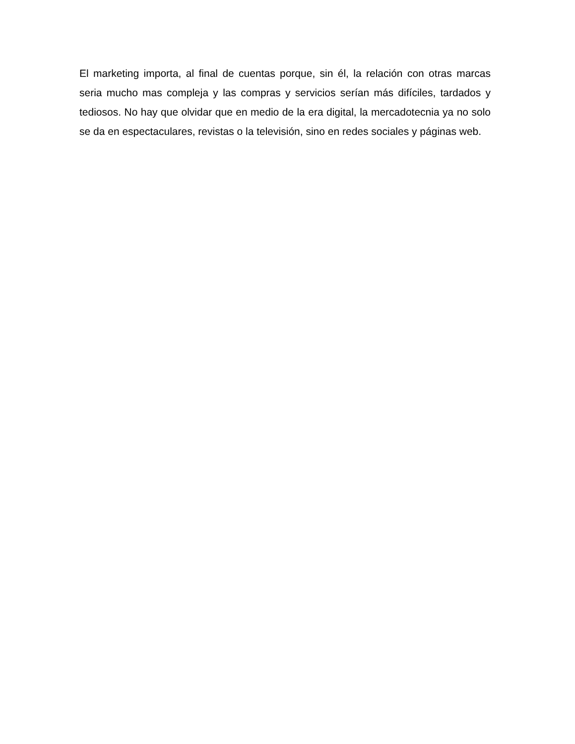El marketing importa, al final de cuentas porque, sin él, la relación con otras marcas seria mucho mas compleja y las compras y servicios serían más difíciles, tardados y tediosos. No hay que olvidar que en medio de la era digital, la mercadotecnia ya no solo se da en espectaculares, revistas o la televisión, sino en redes sociales y páginas web.